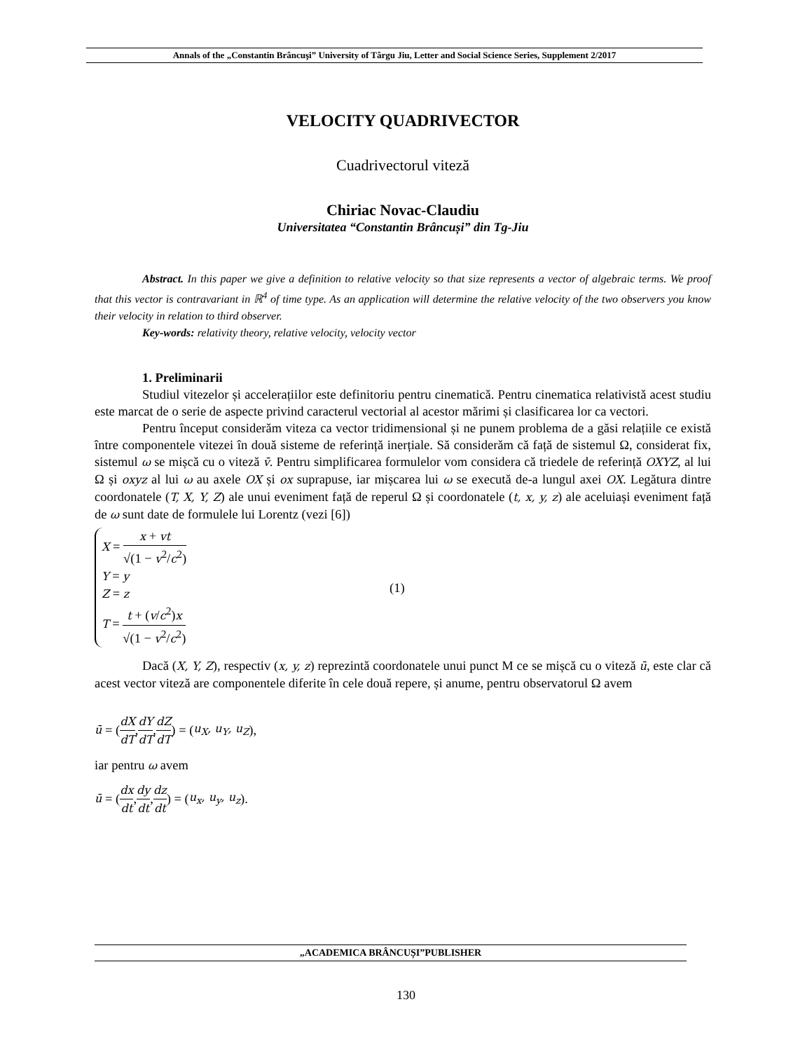Annals of the „Constantin Brâncuşi” University of Târgu Jiu, Letter and Social Science Series, Supplement 2/2017
VELOCITY QUADRIVECTOR
Cuadrivectorul viteză
Chiriac Novac-Claudiu
Universitatea “Constantin Brâncuși” din Tg-Jiu
Abstract. In this paper we give a definition to relative velocity so that size represents a vector of algebraic terms. We proof that this vector is contravariant in ℝ<sup>4</sup> of time type. As an application will determine the relative velocity of the two observers you know their velocity in relation to third observer.
Key-words: relativity theory, relative velocity, velocity vector
1. Preliminarii
Studiul vitezelor și accelerațiilor este definitoriu pentru cinematică. Pentru cinematica relativistă acest studiu este marcat de o serie de aspecte privind caracterul vectorial al acestor mărimi și clasificarea lor ca vectori.
Pentru început considerăm viteza ca vector tridimensional și ne punem problema de a găsi relațiile ce există între componentele vitezei în două sisteme de referință inerțiale. Să considerăm că față de sistemul Ω, considerat fix, sistemul ω se mișcă cu o viteză v̄. Pentru simplificarea formulelor vom considera că triedele de referință OXYZ, al lui Ω și oxyz al lui ω au axele OX și ox suprapuse, iar mișcarea lui ω se execută de-a lungul axei OX. Legătura dintre coordonatele (T, X, Y, Z) ale unui eveniment față de reperul Ω și coordonatele (t, x, y, z) ale aceluiași eveniment față de ω sunt date de formulele lui Lorentz (vezi [6])
X = x + vt √(1 − v<sup>2</sup>/c<sup>2</sup>)
Y = y
Z = z
T = t + (v/c<sup>2</sup>)x √(1 − v<sup>2</sup>/c<sup>2</sup>)
(1)
Dacă (X, Y, Z), respectiv (x, y, z) reprezintă coordonatele unui punct M ce se mișcă cu o viteză ū, este clar că acest vector viteză are componentele diferite în cele două repere, și anume, pentru observatorul Ω avem
ū = (dX dT, dY dT, dZ dT) = (u<sub>X</sub>, u<sub>Y</sub>, u<sub>Z</sub>),
iar pentru ω avem
ū = (dx dt, dy dt, dz dt) = (u<sub>x</sub>, u<sub>y</sub>, u<sub>z</sub>).
„ACADEMICA BRÂNCUȘI”PUBLISHER
130